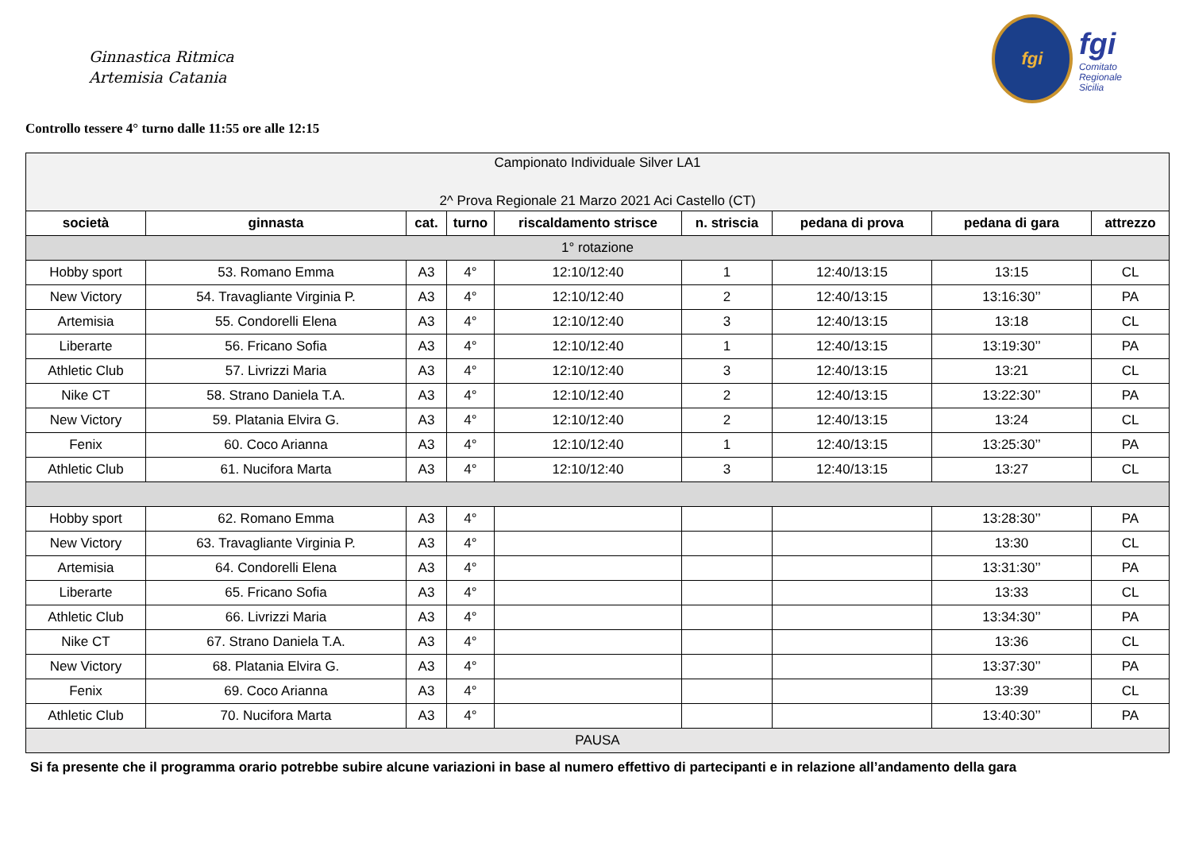Ginnastica Ritmica
Artemisia Catania
fgi
fgi
Comitato
Regionale
Sicilia
Controllo tessere 4° turno dalle 11:55 ore alle 12:15
| Campionato Individuale Silver LA1 2^ Prova Regionale 21 Marzo 2021 Aci Castello (CT) | | | | | | | | |
| società | ginnasta | cat. | turno | riscaldamento strisce | n. striscia | pedana di prova | pedana di gara | attrezzo |
| 1° rotazione | | | | | | | | |
| Hobby sport | 53. Romano Emma | A3 | 4° | 12:10/12:40 | 1 | 12:40/13:15 | 13:15 | CL |
| New Victory | 54. Travagliante Virginia P. | A3 | 4° | 12:10/12:40 | 2 | 12:40/13:15 | 13:16:30’’ | PA |
| Artemisia | 55. Condorelli Elena | A3 | 4° | 12:10/12:40 | 3 | 12:40/13:15 | 13:18 | CL |
| Liberarte | 56. Fricano Sofia | A3 | 4° | 12:10/12:40 | 1 | 12:40/13:15 | 13:19:30’’ | PA |
| Athletic Club | 57. Livrizzi Maria | A3 | 4° | 12:10/12:40 | 3 | 12:40/13:15 | 13:21 | CL |
| Nike CT | 58. Strano Daniela T.A. | A3 | 4° | 12:10/12:40 | 2 | 12:40/13:15 | 13:22:30’’ | PA |
| New Victory | 59. Platania Elvira G. | A3 | 4° | 12:10/12:40 | 2 | 12:40/13:15 | 13:24 | CL |
| Fenix | 60. Coco Arianna | A3 | 4° | 12:10/12:40 | 1 | 12:40/13:15 | 13:25:30’’ | PA |
| Athletic Club | 61. Nucifora Marta | A3 | 4° | 12:10/12:40 | 3 | 12:40/13:15 | 13:27 | CL |
| Hobby sport | 62. Romano Emma | A3 | 4° | | | | 13:28:30’’ | PA |
| New Victory | 63. Travagliante Virginia P. | A3 | 4° | | | | 13:30 | CL |
| Artemisia | 64. Condorelli Elena | A3 | 4° | | | | 13:31:30’’ | PA |
| Liberarte | 65. Fricano Sofia | A3 | 4° | | | | 13:33 | CL |
| Athletic Club | 66. Livrizzi Maria | A3 | 4° | | | | 13:34:30’’ | PA |
| Nike CT | 67. Strano Daniela T.A. | A3 | 4° | | | | 13:36 | CL |
| New Victory | 68. Platania Elvira G. | A3 | 4° | | | | 13:37:30’’ | PA |
| Fenix | 69. Coco Arianna | A3 | 4° | | | | 13:39 | CL |
| Athletic Club | 70. Nucifora Marta | A3 | 4° | | | | 13:40:30’’ | PA |
| PAUSA | | | | | | | | |
Si fa presente che il programma orario potrebbe subire alcune variazioni in base al numero effettivo di partecipanti e in relazione all’andamento della gara